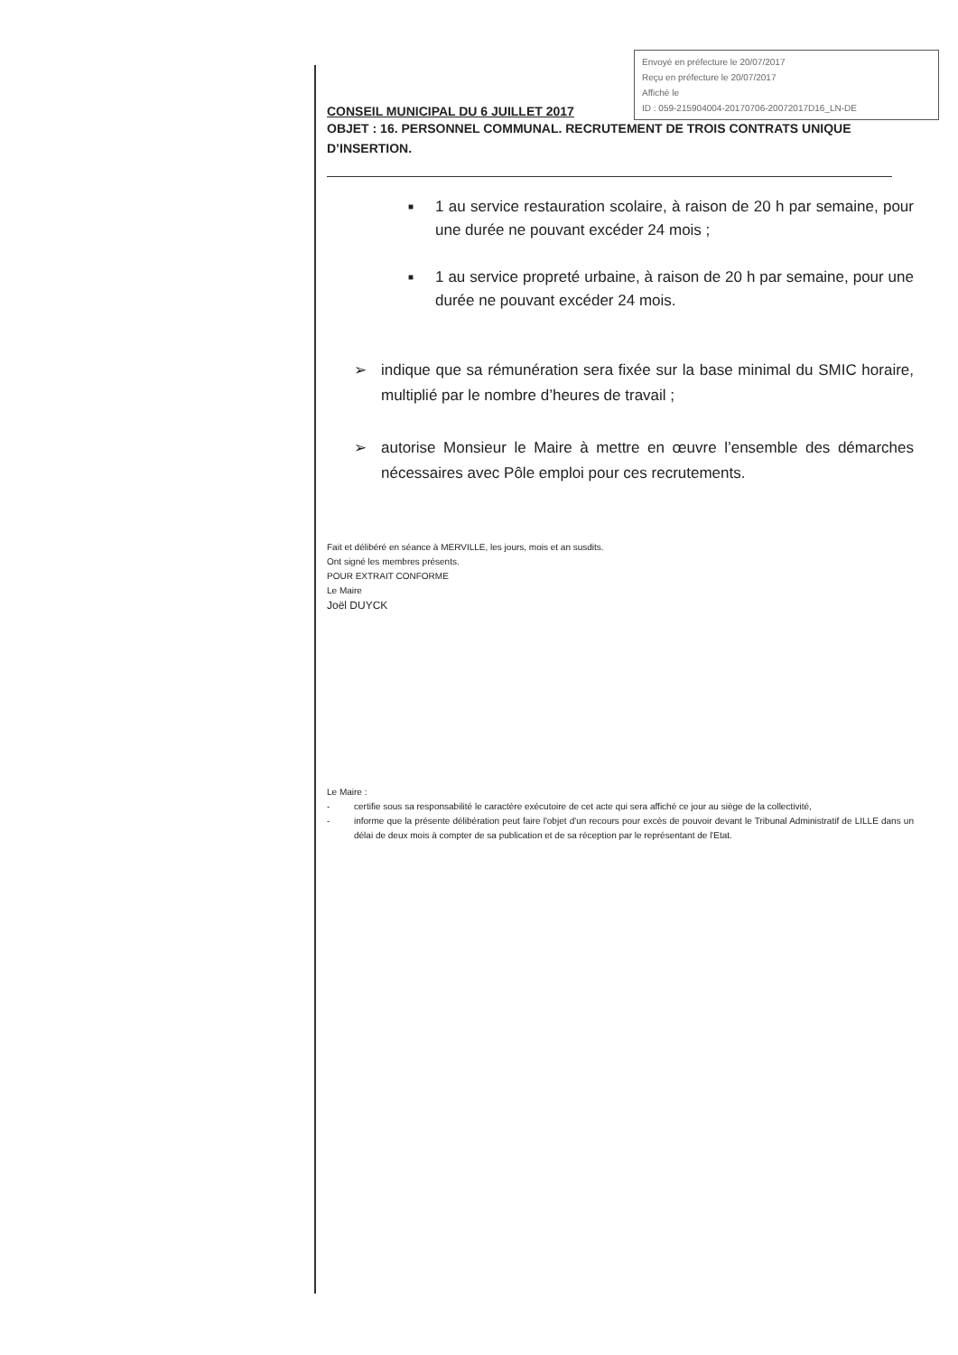Envoyé en préfecture le 20/07/2017
Reçu en préfecture le 20/07/2017
Affiché le
ID : 059-215904004-20170706-20072017D16_LN-DE
CONSEIL MUNICIPAL DU 6 JUILLET 2017
OBJET : 16. PERSONNEL COMMUNAL. RECRUTEMENT DE TROIS CONTRATS UNIQUE D’INSERTION.
■ 1 au service restauration scolaire, à raison de 20 h par semaine, pour une durée ne pouvant excéder 24 mois ;
■ 1 au service propreté urbaine, à raison de 20 h par semaine, pour une durée ne pouvant excéder 24 mois.
➢ indique que sa rémunération sera fixée sur la base minimal du SMIC horaire, multiplié par le nombre d’heures de travail ;
➢ autorise Monsieur le Maire à mettre en œuvre l’ensemble des démarches nécessaires avec Pôle emploi pour ces recrutements.
Fait et délibéré en séance à MERVILLE, les jours, mois et an susdits.
Ont signé les membres présents.
POUR EXTRAIT CONFORME
Le Maire
Joël DUYCK
Le Maire :
- certifie sous sa responsabilité le caractère exécutoire de cet acte qui sera affiché ce jour au siège de la collectivité,
- informe que la présente délibération peut faire l'objet d'un recours pour excès de pouvoir devant le Tribunal Administratif de LILLE dans un délai de deux mois à compter de sa publication et de sa réception par le représentant de l'Etat.